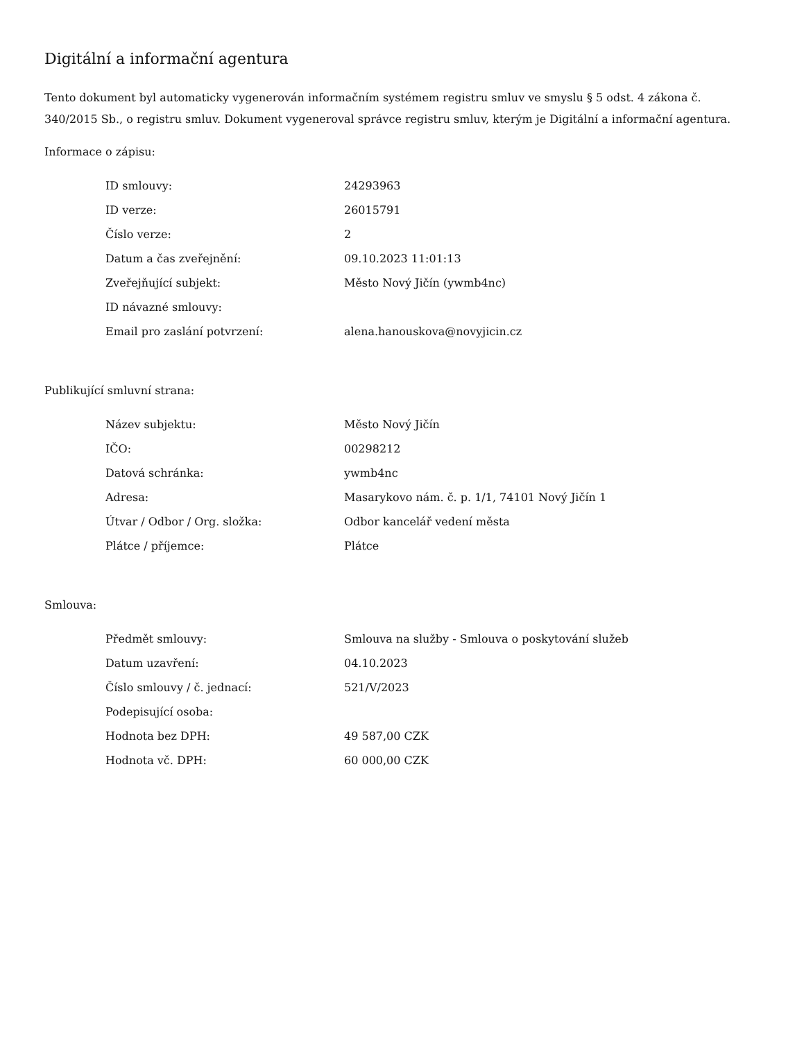Digitální a informační agentura
Tento dokument byl automaticky vygenerován informačním systémem registru smluv ve smyslu § 5 odst. 4 zákona č. 340/2015 Sb., o registru smluv. Dokument vygeneroval správce registru smluv, kterým je Digitální a informační agentura.
Informace o zápisu:
| ID smlouvy: | 24293963 |
| ID verze: | 26015791 |
| Číslo verze: | 2 |
| Datum a čas zveřejnění: | 09.10.2023 11:01:13 |
| Zveřejňující subjekt: | Město Nový Jičín (ywmb4nc) |
| ID návazné smlouvy: | |
| Email pro zaslání potvrzení: | alena.hanouskova@novyjicin.cz |
Publikující smluvní strana:
| Název subjektu: | Město Nový Jičín |
| IČO: | 00298212 |
| Datová schránka: | ywmb4nc |
| Adresa: | Masarykovo nám. č. p. 1/1, 74101 Nový Jičín 1 |
| Útvar / Odbor / Org. složka: | Odbor kancelář vedení města |
| Plátce / příjemce: | Plátce |
Smlouva:
| Předmět smlouvy: | Smlouva na služby - Smlouva o poskytování služeb |
| Datum uzavření: | 04.10.2023 |
| Číslo smlouvy / č. jednací: | 521/V/2023 |
| Podepisující osoba: | |
| Hodnota bez DPH: | 49 587,00 CZK |
| Hodnota vč. DPH: | 60 000,00 CZK |